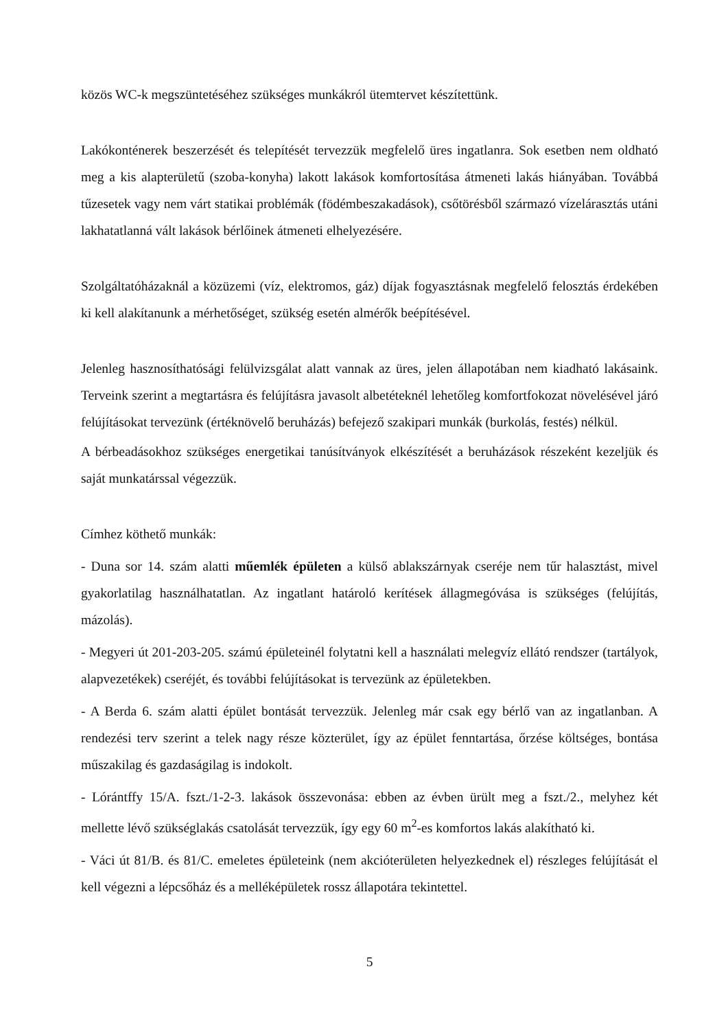közös WC-k megszüntetéséhez szükséges munkákról ütemtervet készítettünk.
Lakókonténerek beszerzését és telepítését tervezzük megfelelő üres ingatlanra. Sok esetben nem oldható meg a kis alapterületű (szoba-konyha) lakott lakások komfortosítása átmeneti lakás hiányában. Továbbá tűzesetek vagy nem várt statikai problémák (födémbeszakadások), csőtörésből származó vízelárasztás utáni lakhatatlanná vált lakások bérlőinek átmeneti elhelyezésére.
Szolgáltatóházaknál a közüzemi (víz, elektromos, gáz) díjak fogyasztásnak megfelelő felosztás érdekében ki kell alakítanunk a mérhetőséget, szükség esetén almérők beépítésével.
Jelenleg hasznosíthatósági felülvizsgálat alatt vannak az üres, jelen állapotában nem kiadható lakásaink. Terveink szerint a megtartásra és felújításra javasolt albetéteknél lehetőleg komfortfokozat növelésével járó felújításokat tervezünk (értéknövelő beruházás) befejező szakipari munkák (burkolás, festés) nélkül.
A bérbeadásokhoz szükséges energetikai tanúsítványok elkészítését a beruházások részeként kezeljük és saját munkatárssal végezzük.
Címhez köthető munkák:
- Duna sor 14. szám alatti műemlék épületen a külső ablakszárnyak cseréje nem tűr halasztást, mivel gyakorlatilag használhatatlan. Az ingatlant határoló kerítések állagmegóvása is szükséges (felújítás, mázolás).
- Megyeri út 201-203-205. számú épületeinél folytatni kell a használati melegvíz ellátó rendszer (tartályok, alapvezetékek) cseréjét, és további felújításokat is tervezünk az épületekben.
- A Berda 6. szám alatti épület bontását tervezzük. Jelenleg már csak egy bérlő van az ingatlanban. A rendezési terv szerint a telek nagy része közterület, így az épület fenntartása, őrzése költséges, bontása műszakilag és gazdaságilag is indokolt.
- Lórántffy 15/A. fszt./1-2-3. lakások összevonása: ebben az évben ürült meg a fszt./2., melyhez két mellette lévő szükséglakás csatolását tervezzük, így egy 60 m<sup>2</sup>-es komfortos lakás alakítható ki.
- Váci út 81/B. és 81/C. emeletes épületeink (nem akcióterületen helyezkednek el) részleges felújítását el kell végezni a lépcsőház és a melléképületek rossz állapotára tekintettel.
5